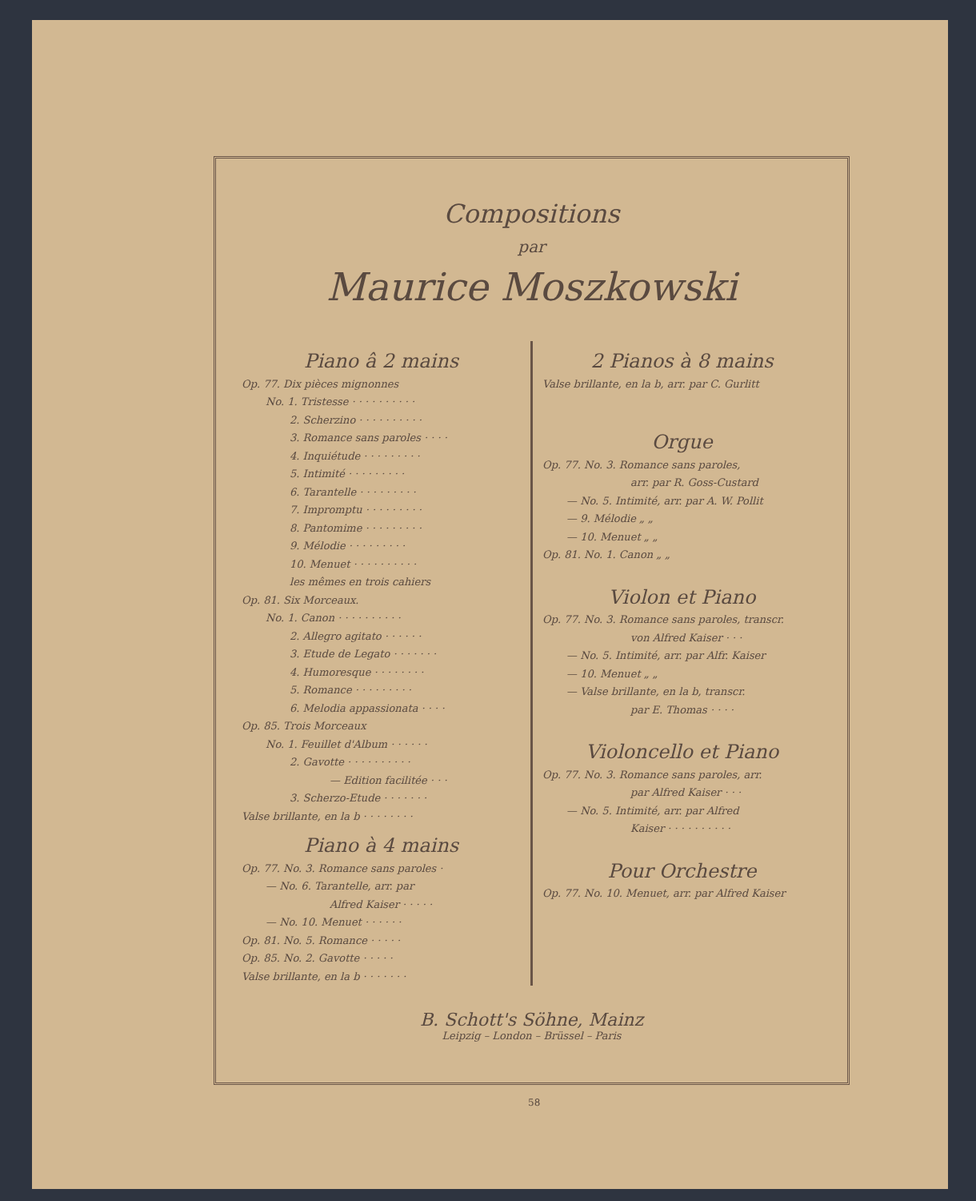Compositions
par
Maurice Moszkowski
Piano â 2 mains
Op. 77. Dix pièces mignonnes
No. 1. Tristesse · · · · · · · · · ·
2. Scherzino · · · · · · · · · ·
3. Romance sans paroles · · · ·
4. Inquiétude · · · · · · · · ·
5. Intimité · · · · · · · · ·
6. Tarantelle · · · · · · · · ·
7. Impromptu · · · · · · · · ·
8. Pantomime · · · · · · · · ·
9. Mélodie · · · · · · · · ·
10. Menuet · · · · · · · · · ·
les mêmes en trois cahiers
Op. 81. Six Morceaux.
No. 1. Canon · · · · · · · · · ·
2. Allegro agitato · · · · · ·
3. Etude de Legato · · · · · · ·
4. Humoresque · · · · · · · ·
5. Romance · · · · · · · · ·
6. Melodia appassionata · · · ·
Op. 85. Trois Morceaux
No. 1. Feuillet d'Album · · · · · ·
2. Gavotte · · · · · · · · · ·
— Edition facilitée · · ·
3. Scherzo-Etude · · · · · · ·
Valse brillante, en la b · · · · · · · ·
Piano à 4 mains
Op. 77. No. 3. Romance sans paroles ·
— No. 6. Tarantelle, arr. par
Alfred Kaiser · · · · ·
— No. 10. Menuet · · · · · ·
Op. 81. No. 5. Romance · · · · ·
Op. 85. No. 2. Gavotte · · · · ·
Valse brillante, en la b · · · · · · ·
2 Pianos à 8 mains
Valse brillante, en la b, arr. par C. Gurlitt
Orgue
Op. 77. No. 3. Romance sans paroles,
arr. par R. Goss-Custard
— No. 5. Intimité, arr. par A. W. Pollit
— 9. Mélodie „ „
— 10. Menuet „ „
Op. 81. No. 1. Canon „ „
Violon et Piano
Op. 77. No. 3. Romance sans paroles, transcr.
von Alfred Kaiser · · ·
— No. 5. Intimité, arr. par Alfr. Kaiser
— 10. Menuet „ „
— Valse brillante, en la b, transcr.
par E. Thomas · · · ·
Violoncello et Piano
Op. 77. No. 3. Romance sans paroles, arr.
par Alfred Kaiser · · ·
— No. 5. Intimité, arr. par Alfred
Kaiser · · · · · · · · · ·
Pour Orchestre
Op. 77. No. 10. Menuet, arr. par Alfred Kaiser
B. Schott's Söhne, Mainz
Leipzig – London – Brüssel – Paris
58